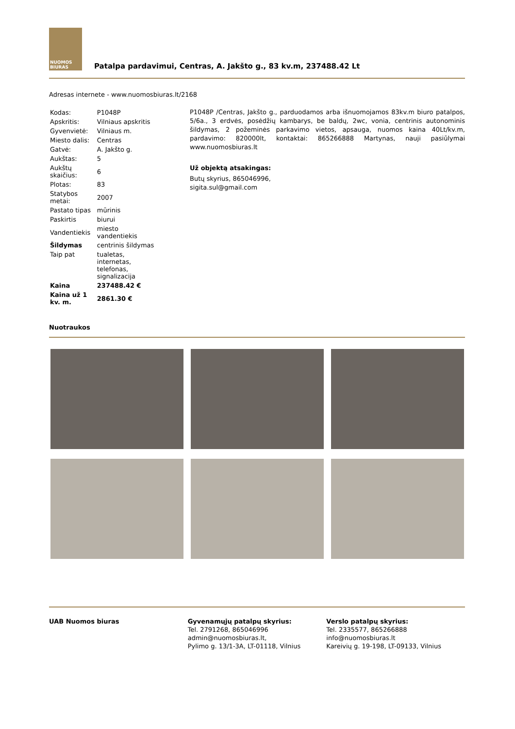NUOMOS
BIURAS
Patalpa pardavimui, Centras, A. Jakšto g., 83 kv.m, 237488.42 Lt
Adresas internete - www.nuomosbiuras.lt/2168
| Kodas: | P1048P |
| Apskritis: | Vilniaus apskritis |
| Gyvenvietė: | Vilniaus m. |
| Miesto dalis: | Centras |
| Gatvė: | A. Jakšto g. |
| Aukštas: | 5 |
| Aukštų skaičius: | 6 |
| Plotas: | 83 |
| Statybos metai: | 2007 |
| Pastato tipas | mūrinis |
| Paskirtis | biurui |
| Vandentiekis | miesto vandentiekis |
| Šildymas | centrinis šildymas |
| Taip pat | tualetas, internetas, telefonas, signalizacija |
| Kaina | 237488.42 € |
| Kaina už 1 kv. m. | 2861.30 € |
P1048P /Centras, Jakšto g., parduodamos arba išnuomojamos 83kv.m biuro patalpos, 5/6a., 3 erdvės, posėdžių kambarys, be baldų, 2wc, vonia, centrinis autonominis šildymas, 2 požeminės parkavimo vietos, apsauga, nuomos kaina 40Lt/kv.m, pardavimo: 820000lt, kontaktai: 865266888 Martynas, nauji pasiūlymai www.nuomosbiuras.lt
Už objektą atsakingas:
Butų skyrius, 865046996,
sigita.sul@gmail.com
Nuotraukos
UAB Nuomos biuras Gyvenamųjų patalpų skyrius:
Tel. 2791268, 865046996
admin@nuomosbiuras.lt,
Pylimo g. 13/1-3A, LT-01118, Vilnius
Verslo patalpų skyrius:
Tel. 2335577, 865266888
info@nuomosbiuras.lt
Kareivių g. 19-198, LT-09133, Vilnius